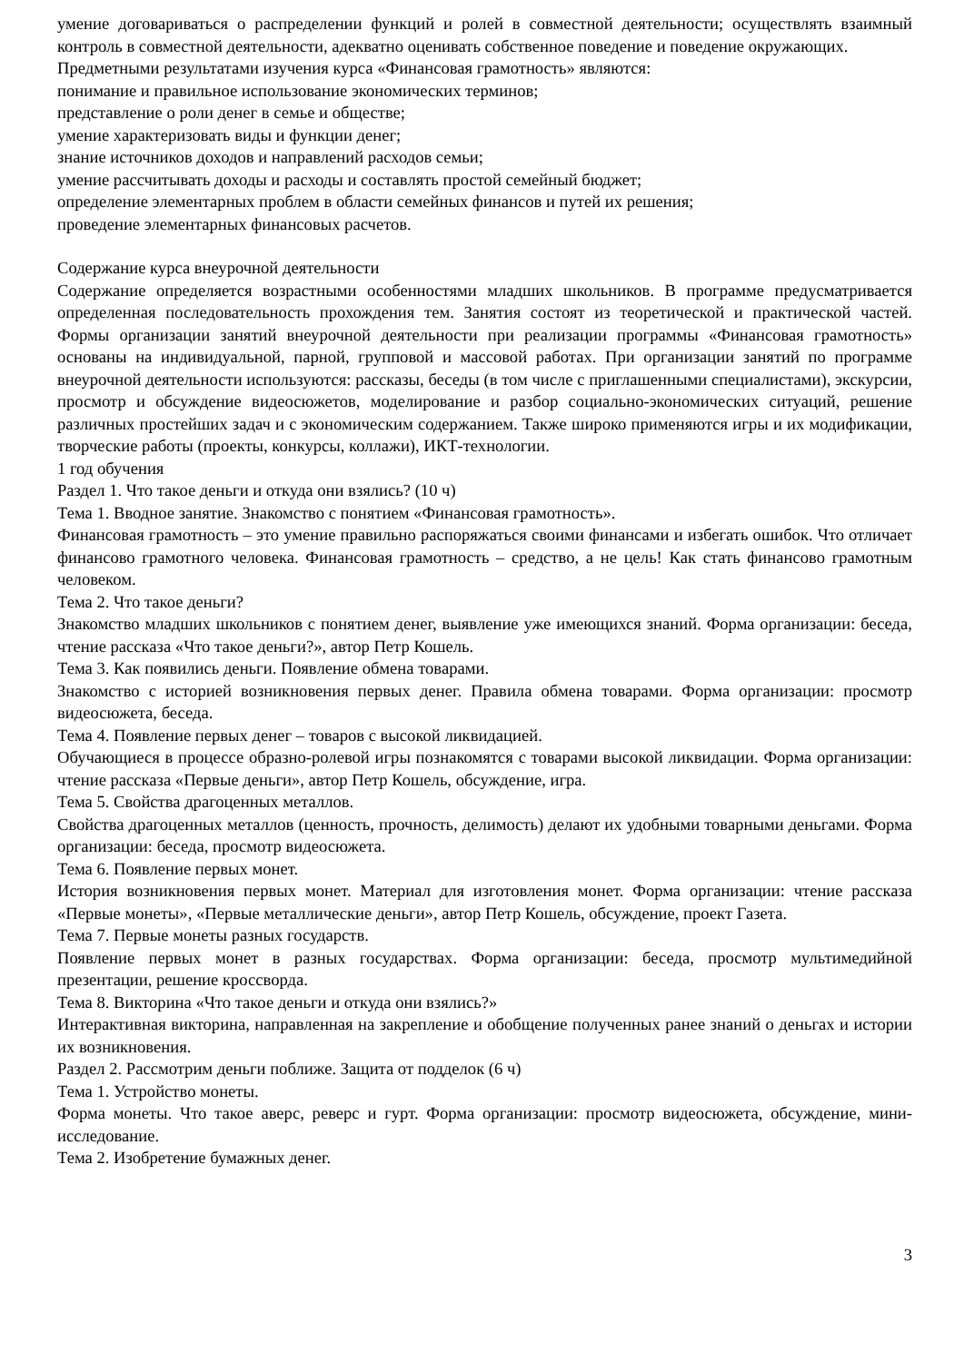умение договариваться о распределении функций и ролей в совместной деятельности; осуществлять взаимный контроль в совместной деятельности, адекватно оценивать собственное поведение и поведение окружающих.
Предметными результатами изучения курса «Финансовая грамотность» являются:
понимание и правильное использование экономических терминов;
представление о роли денег в семье и обществе;
умение характеризовать виды и функции денег;
знание источников доходов и направлений расходов семьи;
умение рассчитывать доходы и расходы и составлять простой семейный бюджет;
определение элементарных проблем в области семейных финансов и путей их решения;
проведение элементарных финансовых расчетов.
Содержание курса внеурочной деятельности
Содержание определяется возрастными особенностями младших школьников. В программе предусматривается определенная последовательность прохождения тем. Занятия состоят из теоретической и практической частей. Формы организации занятий внеурочной деятельности при реализации программы «Финансовая грамотность» основаны на индивидуальной, парной, групповой и массовой работах. При организации занятий по программе внеурочной деятельности используются: рассказы, беседы (в том числе с приглашенными специалистами), экскурсии, просмотр и обсуждение видеосюжетов, моделирование и разбор социально-экономических ситуаций, решение различных простейших задач и с экономическим содержанием. Также широко применяются игры и их модификации, творческие работы (проекты, конкурсы, коллажи), ИКТ-технологии.
1 год обучения
Раздел 1. Что такое деньги и откуда они взялись? (10 ч)
Тема 1. Вводное занятие. Знакомство с понятием «Финансовая грамотность».
Финансовая грамотность – это умение правильно распоряжаться своими финансами и избегать ошибок. Что отличает финансово грамотного человека. Финансовая грамотность – средство, а не цель! Как стать финансово грамотным человеком.
Тема 2. Что такое деньги?
Знакомство младших школьников с понятием денег, выявление уже имеющихся знаний. Форма организации: беседа, чтение рассказа «Что такое деньги?», автор Петр Кошель.
Тема 3. Как появились деньги. Появление обмена товарами.
Знакомство с историей возникновения первых денег. Правила обмена товарами. Форма организации: просмотр видеосюжета, беседа.
Тема 4. Появление первых денег – товаров с высокой ликвидацией.
Обучающиеся в процессе образно-ролевой игры познакомятся с товарами высокой ликвидации. Форма организации: чтение рассказа «Первые деньги», автор Петр Кошель, обсуждение, игра.
Тема 5. Свойства драгоценных металлов.
Свойства драгоценных металлов (ценность, прочность, делимость) делают их удобными товарными деньгами. Форма организации: беседа, просмотр видеосюжета.
Тема 6. Появление первых монет.
История возникновения первых монет. Материал для изготовления монет. Форма организации: чтение рассказа «Первые монеты», «Первые металлические деньги», автор Петр Кошель, обсуждение, проект Газета.
Тема 7. Первые монеты разных государств.
Появление первых монет в разных государствах. Форма организации: беседа, просмотр мультимедийной презентации, решение кроссворда.
Тема 8. Викторина «Что такое деньги и откуда они взялись?»
Интерактивная викторина, направленная на закрепление и обобщение полученных ранее знаний о деньгах и истории их возникновения.
Раздел 2. Рассмотрим деньги поближе. Защита от подделок (6 ч)
Тема 1. Устройство монеты.
Форма монеты. Что такое аверс, реверс и гурт. Форма организации: просмотр видеосюжета, обсуждение, мини-исследование.
Тема 2. Изобретение бумажных денег.
3